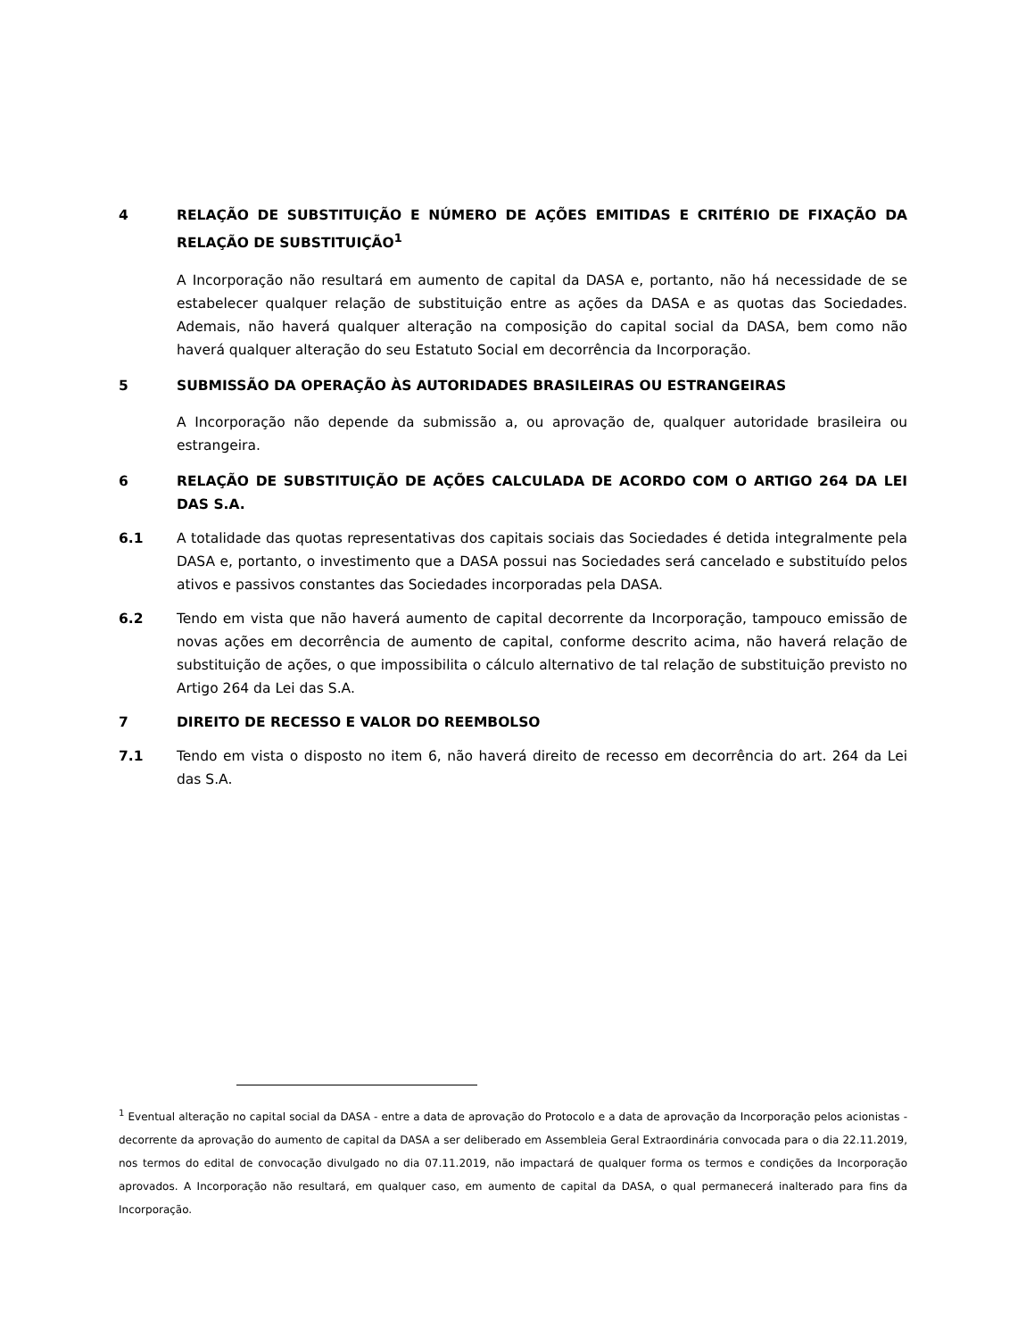4 RELAÇÃO DE SUBSTITUIÇÃO E NÚMERO DE AÇÕES EMITIDAS E CRITÉRIO DE FIXAÇÃO DA RELAÇÃO DE SUBSTITUIÇÃO<sup>1</sup>
A Incorporação não resultará em aumento de capital da DASA e, portanto, não há necessidade de se estabelecer qualquer relação de substituição entre as ações da DASA e as quotas das Sociedades. Ademais, não haverá qualquer alteração na composição do capital social da DASA, bem como não haverá qualquer alteração do seu Estatuto Social em decorrência da Incorporação.
5 SUBMISSÃO DA OPERAÇÃO ÀS AUTORIDADES BRASILEIRAS OU ESTRANGEIRAS
A Incorporação não depende da submissão a, ou aprovação de, qualquer autoridade brasileira ou estrangeira.
6 RELAÇÃO DE SUBSTITUIÇÃO DE AÇÕES CALCULADA DE ACORDO COM O ARTIGO 264 DA LEI DAS S.A.
6.1 A totalidade das quotas representativas dos capitais sociais das Sociedades é detida integralmente pela DASA e, portanto, o investimento que a DASA possui nas Sociedades será cancelado e substituído pelos ativos e passivos constantes das Sociedades incorporadas pela DASA.
6.2 Tendo em vista que não haverá aumento de capital decorrente da Incorporação, tampouco emissão de novas ações em decorrência de aumento de capital, conforme descrito acima, não haverá relação de substituição de ações, o que impossibilita o cálculo alternativo de tal relação de substituição previsto no Artigo 264 da Lei das S.A.
7 DIREITO DE RECESSO E VALOR DO REEMBOLSO
7.1 Tendo em vista o disposto no item 6, não haverá direito de recesso em decorrência do art. 264 da Lei das S.A.
<sup>1</sup> Eventual alteração no capital social da DASA - entre a data de aprovação do Protocolo e a data de aprovação da Incorporação pelos acionistas - decorrente da aprovação do aumento de capital da DASA a ser deliberado em Assembleia Geral Extraordinária convocada para o dia 22.11.2019, nos termos do edital de convocação divulgado no dia 07.11.2019, não impactará de qualquer forma os termos e condições da Incorporação aprovados. A Incorporação não resultará, em qualquer caso, em aumento de capital da DASA, o qual permanecerá inalterado para fins da Incorporação.